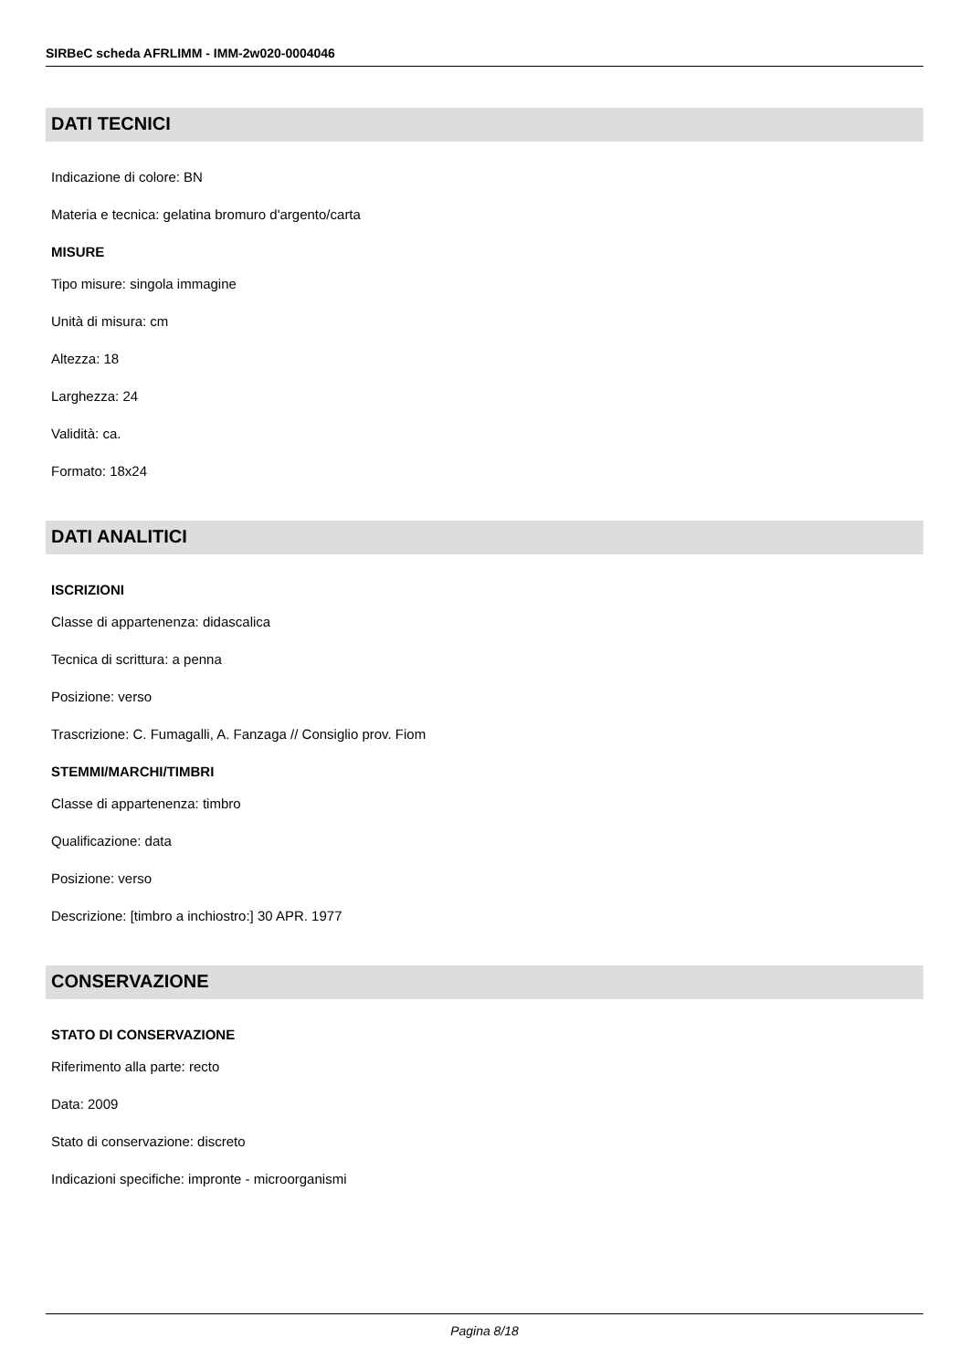SIRBeC scheda AFRLIMM - IMM-2w020-0004046
DATI TECNICI
Indicazione di colore: BN
Materia e tecnica: gelatina bromuro d'argento/carta
MISURE
Tipo misure: singola immagine
Unità di misura: cm
Altezza: 18
Larghezza: 24
Validità: ca.
Formato: 18x24
DATI ANALITICI
ISCRIZIONI
Classe di appartenenza: didascalica
Tecnica di scrittura: a penna
Posizione: verso
Trascrizione: C. Fumagalli, A. Fanzaga // Consiglio prov. Fiom
STEMMI/MARCHI/TIMBRI
Classe di appartenenza: timbro
Qualificazione: data
Posizione: verso
Descrizione: [timbro a inchiostro:] 30 APR. 1977
CONSERVAZIONE
STATO DI CONSERVAZIONE
Riferimento alla parte: recto
Data: 2009
Stato di conservazione: discreto
Indicazioni specifiche: impronte - microorganismi
Pagina 8/18